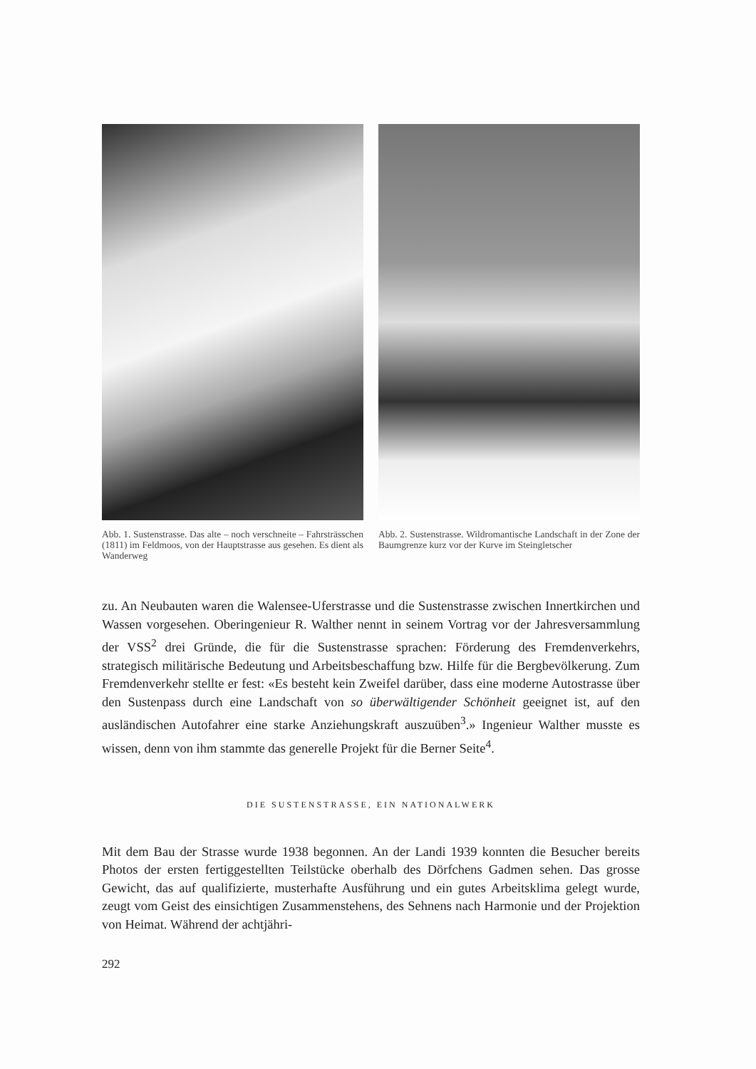Abb. 1. Sustenstrasse. Das alte – noch verschneite – Fahrsträsschen (1811) im Feldmoos, von der Hauptstrasse aus gesehen. Es dient als Wanderweg
Abb. 2. Sustenstrasse. Wildromantische Landschaft in der Zone der Baumgrenze kurz vor der Kurve im Steingletscher
zu. An Neubauten waren die Walensee-Uferstrasse und die Sustenstrasse zwischen Innertkirchen und Wassen vorgesehen. Oberingenieur R. Walther nennt in seinem Vortrag vor der Jahresversammlung der VSS<sup>2</sup> drei Gründe, die für die Sustenstrasse sprachen: Förderung des Fremdenverkehrs, strategisch militärische Bedeutung und Arbeitsbeschaffung bzw. Hilfe für die Bergbevölkerung. Zum Fremdenverkehr stellte er fest: «Es besteht kein Zweifel darüber, dass eine moderne Autostrasse über den Sustenpass durch eine Landschaft von so überwältigender Schönheit geeignet ist, auf den ausländischen Autofahrer eine starke Anziehungskraft auszuüben<sup>3</sup>.» Ingenieur Walther musste es wissen, denn von ihm stammte das generelle Projekt für die Berner Seite<sup>4</sup>.
DIE SUSTENSTRASSE, EIN NATIONALWERK
Mit dem Bau der Strasse wurde 1938 begonnen. An der Landi 1939 konnten die Besucher bereits Photos der ersten fertiggestellten Teilstücke oberhalb des Dörfchens Gadmen sehen. Das grosse Gewicht, das auf qualifizierte, musterhafte Ausführung und ein gutes Arbeitsklima gelegt wurde, zeugt vom Geist des einsichtigen Zusammenstehens, des Sehnens nach Harmonie und der Projektion von Heimat. Während der achtjähri-
292